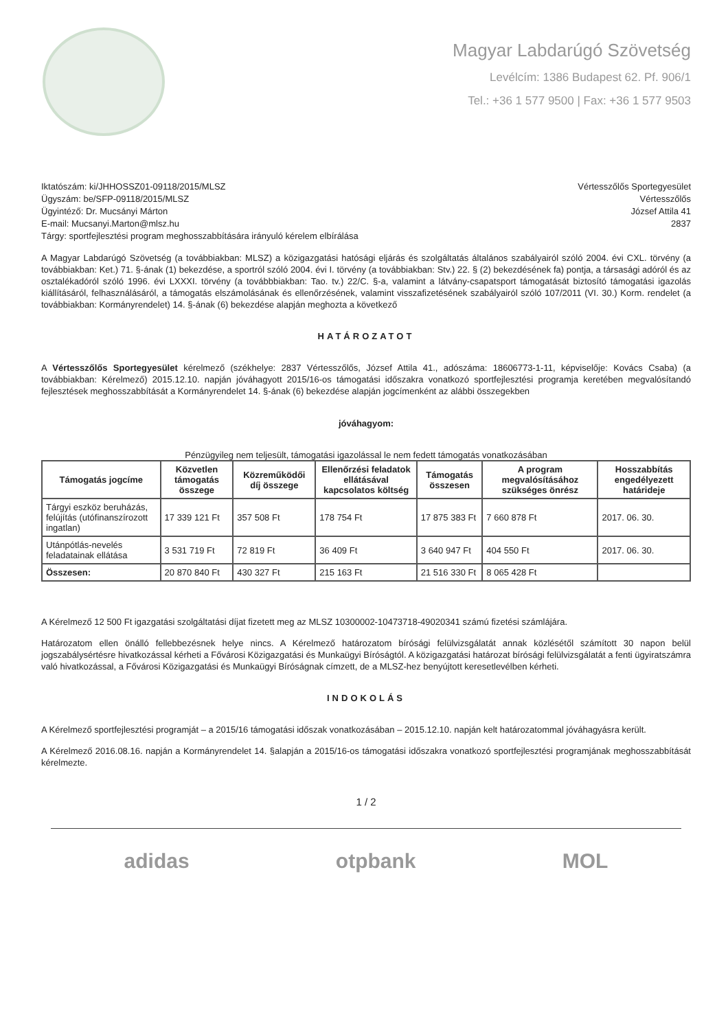Magyar Labdarúgó Szövetség
Levélcím: 1386 Budapest 62. Pf. 906/1
Tel.: +36 1 577 9500 | Fax: +36 1 577 9503
Iktatószám: ki/JHHOSSZ01-09118/2015/MLSZ
Ügyszám: be/SFP-09118/2015/MLSZ
Ügyintéző: Dr. Mucsányi Márton
E-mail: Mucsanyi.Marton@mlsz.hu
Tárgy: sportfejlesztési program meghosszabbítására irányuló kérelem elbírálása
Vértesszőlős Sportegyesület
Vértesszőlős
József Attila 41
2837
A Magyar Labdarúgó Szövetség (a továbbiakban: MLSZ) a közigazgatási hatósági eljárás és szolgáltatás általános szabályairól szóló 2004. évi CXL. törvény (a továbbiakban: Ket.) 71. §-ának (1) bekezdése, a sportról szóló 2004. évi I. törvény (a továbbiakban: Stv.) 22. § (2) bekezdésének fa) pontja, a társasági adóról és az osztalékadóról szóló 1996. évi LXXXI. törvény (a továbbbiakban: Tao. tv.) 22/C. §-a, valamint a látvány-csapatsport támogatását biztosító támogatási igazolás kiállításáról, felhasználásáról, a támogatás elszámolásának és ellenőrzésének, valamint visszafizetésének szabályairól szóló 107/2011 (VI. 30.) Korm. rendelet (a továbbiakban: Kormányrendelet) 14. §-ának (6) bekezdése alapján meghozta a következő
HATÁROZATOT
A Vértesszőlős Sportegyesület kérelmező (székhelye: 2837 Vértesszőlős, József Attila 41., adószáma: 18606773-1-11, képviselője: Kovács Csaba) (a továbbiakban: Kérelmező) 2015.12.10. napján jóváhagyott 2015/16-os támogatási időszakra vonatkozó sportfejlesztési programja keretében megvalósítandó fejlesztések meghosszabbítását a Kormányrendelet 14. §-ának (6) bekezdése alapján jogcímenként az alábbi összegekben
jóváhagyom:
Pénzügyileg nem teljesült, támogatási igazolással le nem fedett támogatás vonatkozásában
| Támogatás jogcíme | Közvetlen támogatás összege | Közreműködői díj összege | Ellenőrzési feladatok ellátásával kapcsolatos költség | Támogatás összesen | A program megvalósításához szükséges önrész | Hosszabbítás engedélyezett határideje |
| --- | --- | --- | --- | --- | --- | --- |
| Tárgyi eszköz beruházás, felújítás (utófinanszírozott ingatlan) | 17 339 121 Ft | 357 508 Ft | 178 754 Ft | 17 875 383 Ft | 7 660 878 Ft | 2017. 06. 30. |
| Utánpótlás-nevelés feladatainak ellátása | 3 531 719 Ft | 72 819 Ft | 36 409 Ft | 3 640 947 Ft | 404 550 Ft | 2017. 06. 30. |
| Összesen: | 20 870 840 Ft | 430 327 Ft | 215 163 Ft | 21 516 330 Ft | 8 065 428 Ft | |
A Kérelmező 12 500 Ft igazgatási szolgáltatási díjat fizetett meg az MLSZ 10300002-10473718-49020341 számú fizetési számlájára.
Határozatom ellen önálló fellebbezésnek helye nincs. A Kérelmező határozatom bírósági felülvizsgálatát annak közlésétől számított 30 napon belül jogszabálysértésre hivatkozással kérheti a Fővárosi Közigazgatási és Munkaügyi Bíróságtól. A közigazgatási határozat bírósági felülvizsgálatát a fenti ügyiratszámra való hivatkozással, a Fővárosi Közigazgatási és Munkaügyi Bíróságnak címzett, de a MLSZ-hez benyújtott keresetlevélben kérheti.
INDOKOLÁS
A Kérelmező sportfejlesztési programját – a 2015/16 támogatási időszak vonatkozásában – 2015.12.10. napján kelt határozatommal jóváhagyásra került.
A Kérelmező 2016.08.16. napján a Kormányrendelet 14. §alapján a 2015/16-os támogatási időszakra vonatkozó sportfejlesztési programjának meghosszabbítását kérelmezte.
1 / 2
adidas otpbank MOL